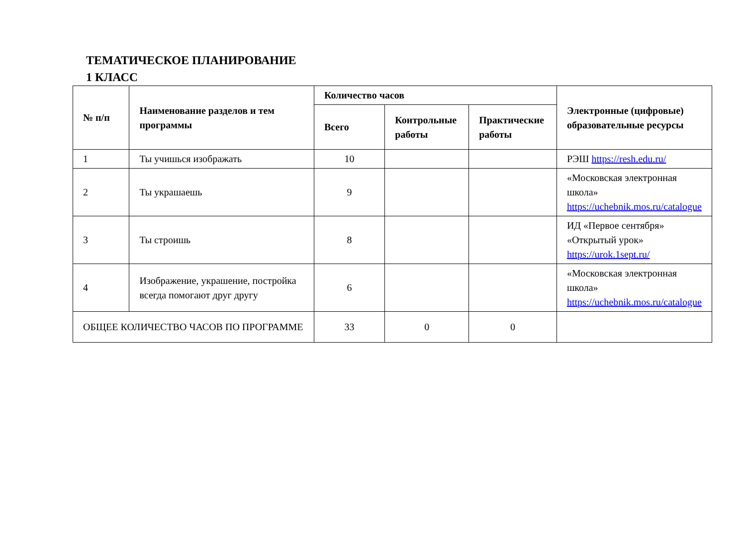ТЕМАТИЧЕСКОЕ ПЛАНИРОВАНИЕ
1 КЛАСС
| № п/п | Наименование разделов и тем программы | Количество часов | | | Электронные (цифровые) образовательные ресурсы |
| --- | --- | --- | --- | --- | --- |
| | | Всего | Контрольные работы | Практические работы | |
| 1 | Ты учишься изображать | 10 | | | РЭШ https://resh.edu.ru/ |
| 2 | Ты украшаешь | 9 | | | «Московская электронная школа» https://uchebnik.mos.ru/catalogue |
| 3 | Ты строишь | 8 | | | ИД «Первое сентября» «Открытый урок» https://urok.1sept.ru/ |
| 4 | Изображение, украшение, постройка всегда помогают друг другу | 6 | | | «Московская электронная школа» https://uchebnik.mos.ru/catalogue |
| ОБЩЕЕ КОЛИЧЕСТВО ЧАСОВ ПО ПРОГРАММЕ | | 33 | 0 | 0 | |